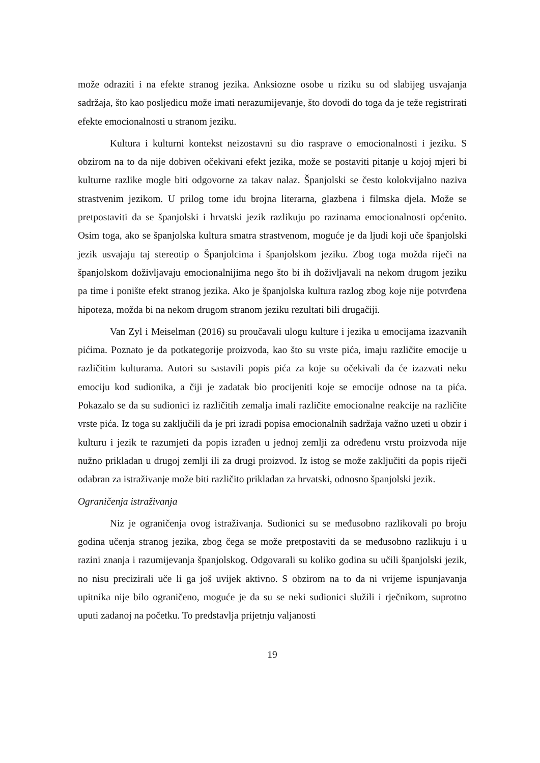može odraziti i na efekte stranog jezika. Anksiozne osobe u riziku su od slabijeg usvajanja sadržaja, što kao posljedicu može imati nerazumijevanje, što dovodi do toga da je teže registrirati efekte emocionalnosti u stranom jeziku.
Kultura i kulturni kontekst neizostavni su dio rasprave o emocionalnosti i jeziku. S obzirom na to da nije dobiven očekivani efekt jezika, može se postaviti pitanje u kojoj mjeri bi kulturne razlike mogle biti odgovorne za takav nalaz. Španjolski se često kolokvijalno naziva strastvenim jezikom. U prilog tome idu brojna literarna, glazbena i filmska djela. Može se pretpostaviti da se španjolski i hrvatski jezik razlikuju po razinama emocionalnosti općenito. Osim toga, ako se španjolska kultura smatra strastvenom, moguće je da ljudi koji uče španjolski jezik usvajaju taj stereotip o Španjolcima i španjolskom jeziku. Zbog toga možda riječi na španjolskom doživljavaju emocionalnijima nego što bi ih doživljavali na nekom drugom jeziku pa time i ponište efekt stranog jezika. Ako je španjolska kultura razlog zbog koje nije potvrđena hipoteza, možda bi na nekom drugom stranom jeziku rezultati bili drugačiji.
Van Zyl i Meiselman (2016) su proučavali ulogu kulture i jezika u emocijama izazvanih pićima. Poznato je da potkategorije proizvoda, kao što su vrste pića, imaju različite emocije u različitim kulturama. Autori su sastavili popis pića za koje su očekivali da će izazvati neku emociju kod sudionika, a čiji je zadatak bio procijeniti koje se emocije odnose na ta pića. Pokazalo se da su sudionici iz različitih zemalja imali različite emocionalne reakcije na različite vrste pića. Iz toga su zaključili da je pri izradi popisa emocionalnih sadržaja važno uzeti u obzir i kulturu i jezik te razumjeti da popis izrađen u jednoj zemlji za određenu vrstu proizvoda nije nužno prikladan u drugoj zemlji ili za drugi proizvod. Iz istog se može zaključiti da popis riječi odabran za istraživanje može biti različito prikladan za hrvatski, odnosno španjolski jezik.
Ograničenja istraživanja
Niz je ograničenja ovog istraživanja. Sudionici su se međusobno razlikovali po broju godina učenja stranog jezika, zbog čega se može pretpostaviti da se međusobno razlikuju i u razini znanja i razumijevanja španjolskog. Odgovarali su koliko godina su učili španjolski jezik, no nisu precizirali uče li ga još uvijek aktivno. S obzirom na to da ni vrijeme ispunjavanja upitnika nije bilo ograničeno, moguće je da su se neki sudionici služili i rječnikom, suprotno uputi zadanoj na početku. To predstavlja prijetnju valjanosti
19